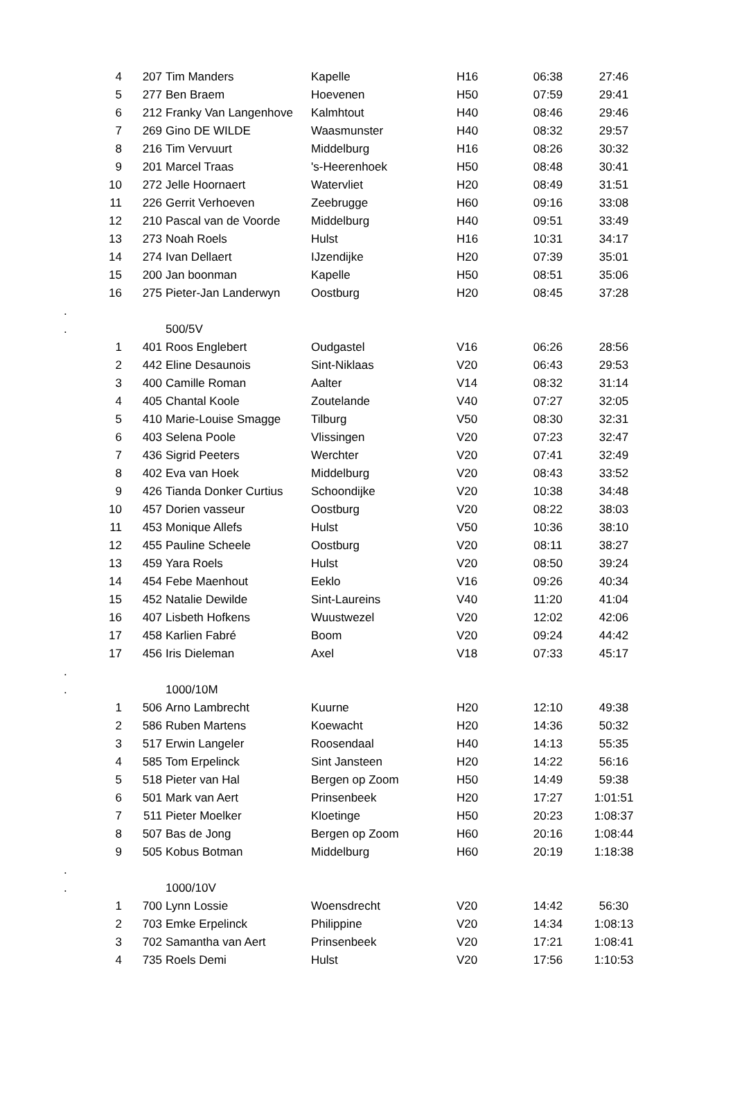| | 4 | 207 | Tim Manders | Kapelle | H16 | 06:38 | 27:46 |
| | 5 | 277 | Ben Braem | Hoevenen | H50 | 07:59 | 29:41 |
| | 6 | 212 | Franky Van Langenhove | Kalmhtout | H40 | 08:46 | 29:46 |
| | 7 | 269 | Gino DE WILDE | Waasmunster | H40 | 08:32 | 29:57 |
| | 8 | 216 | Tim Vervuurt | Middelburg | H16 | 08:26 | 30:32 |
| | 9 | 201 | Marcel Traas | 's-Heerenhoek | H50 | 08:48 | 30:41 |
| | 10 | 272 | Jelle Hoornaert | Watervliet | H20 | 08:49 | 31:51 |
| | 11 | 226 | Gerrit Verhoeven | Zeebrugge | H60 | 09:16 | 33:08 |
| | 12 | 210 | Pascal van de Voorde | Middelburg | H40 | 09:51 | 33:49 |
| | 13 | 273 | Noah Roels | Hulst | H16 | 10:31 | 34:17 |
| | 14 | 274 | Ivan Dellaert | IJzendijke | H20 | 07:39 | 35:01 |
| | 15 | 200 | Jan boonman | Kapelle | H50 | 08:51 | 35:06 |
| | 16 | 275 | Pieter-Jan Landerwyn | Oostburg | H20 | 08:45 | 37:28 |
| . | | | | | | | |
| . | | | 500/5V | | | | |
| | 1 | 401 | Roos Englebert | Oudgastel | V16 | 06:26 | 28:56 |
| | 2 | 442 | Eline Desaunois | Sint-Niklaas | V20 | 06:43 | 29:53 |
| | 3 | 400 | Camille Roman | Aalter | V14 | 08:32 | 31:14 |
| | 4 | 405 | Chantal Koole | Zoutelande | V40 | 07:27 | 32:05 |
| | 5 | 410 | Marie-Louise Smagge | Tilburg | V50 | 08:30 | 32:31 |
| | 6 | 403 | Selena Poole | Vlissingen | V20 | 07:23 | 32:47 |
| | 7 | 436 | Sigrid Peeters | Werchter | V20 | 07:41 | 32:49 |
| | 8 | 402 | Eva van Hoek | Middelburg | V20 | 08:43 | 33:52 |
| | 9 | 426 | Tianda Donker Curtius | Schoondijke | V20 | 10:38 | 34:48 |
| | 10 | 457 | Dorien vasseur | Oostburg | V20 | 08:22 | 38:03 |
| | 11 | 453 | Monique Allefs | Hulst | V50 | 10:36 | 38:10 |
| | 12 | 455 | Pauline Scheele | Oostburg | V20 | 08:11 | 38:27 |
| | 13 | 459 | Yara Roels | Hulst | V20 | 08:50 | 39:24 |
| | 14 | 454 | Febe Maenhout | Eeklo | V16 | 09:26 | 40:34 |
| | 15 | 452 | Natalie Dewilde | Sint-Laureins | V40 | 11:20 | 41:04 |
| | 16 | 407 | Lisbeth Hofkens | Wuustwezel | V20 | 12:02 | 42:06 |
| | 17 | 458 | Karlien Fabré | Boom | V20 | 09:24 | 44:42 |
| | 17 | 456 | Iris Dieleman | Axel | V18 | 07:33 | 45:17 |
| . | | | | | | | |
| . | | | 1000/10M | | | | |
| | 1 | 506 | Arno Lambrecht | Kuurne | H20 | 12:10 | 49:38 |
| | 2 | 586 | Ruben Martens | Koewacht | H20 | 14:36 | 50:32 |
| | 3 | 517 | Erwin Langeler | Roosendaal | H40 | 14:13 | 55:35 |
| | 4 | 585 | Tom Erpelinck | Sint Jansteen | H20 | 14:22 | 56:16 |
| | 5 | 518 | Pieter van Hal | Bergen op Zoom | H50 | 14:49 | 59:38 |
| | 6 | 501 | Mark van Aert | Prinsenbeek | H20 | 17:27 | 1:01:51 |
| | 7 | 511 | Pieter Moelker | Kloetinge | H50 | 20:23 | 1:08:37 |
| | 8 | 507 | Bas de Jong | Bergen op Zoom | H60 | 20:16 | 1:08:44 |
| | 9 | 505 | Kobus Botman | Middelburg | H60 | 20:19 | 1:18:38 |
| . | | | | | | | |
| . | | | 1000/10V | | | | |
| | 1 | 700 | Lynn Lossie | Woensdrecht | V20 | 14:42 | 56:30 |
| | 2 | 703 | Emke Erpelinck | Philippine | V20 | 14:34 | 1:08:13 |
| | 3 | 702 | Samantha van Aert | Prinsenbeek | V20 | 17:21 | 1:08:41 |
| | 4 | 735 | Roels Demi | Hulst | V20 | 17:56 | 1:10:53 |